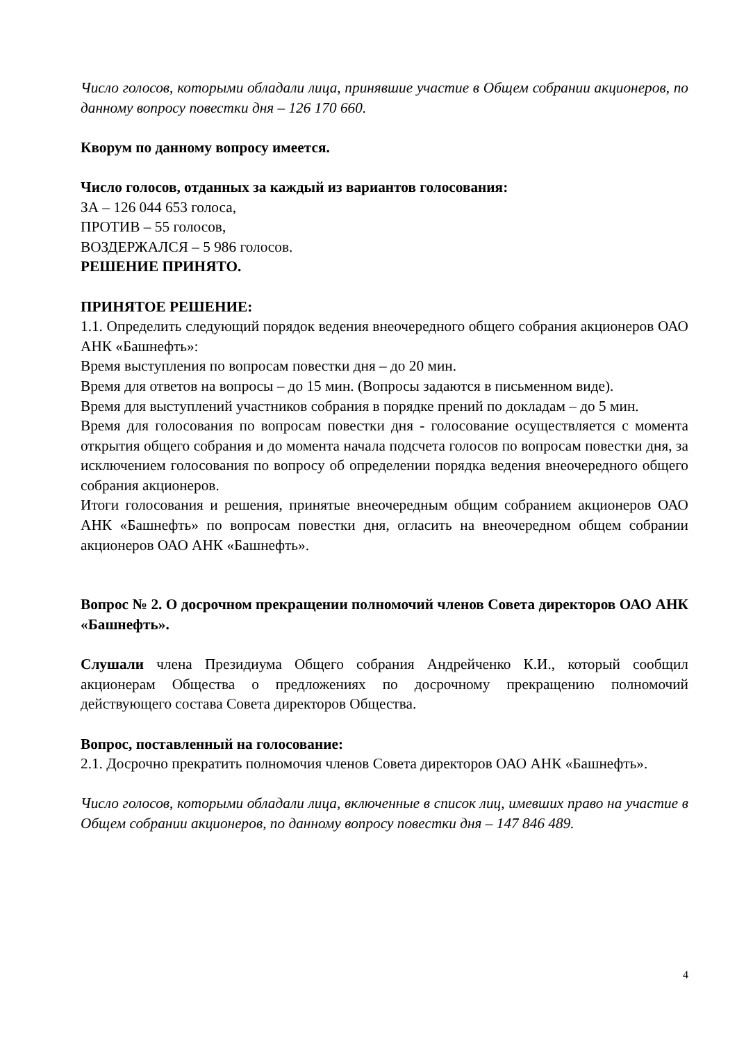Число голосов, которыми обладали лица, принявшие участие в Общем собрании акционеров, по данному вопросу повестки дня – 126 170 660.
Кворум по данному вопросу имеется.
Число голосов, отданных за каждый из вариантов голосования:
ЗА – 126 044 653 голоса,
ПРОТИВ – 55 голосов,
ВОЗДЕРЖАЛСЯ – 5 986 голосов.
РЕШЕНИЕ ПРИНЯТО.
ПРИНЯТОЕ РЕШЕНИЕ:
1.1. Определить следующий порядок ведения внеочередного общего собрания акционеров ОАО АНК «Башнефть»:
Время выступления по вопросам повестки дня – до 20 мин.
Время для ответов на вопросы – до 15 мин. (Вопросы задаются в письменном виде).
Время для выступлений участников собрания в порядке прений по докладам – до 5 мин.
Время для голосования по вопросам повестки дня - голосование осуществляется с момента открытия общего собрания и до момента начала подсчета голосов по вопросам повестки дня, за исключением голосования по вопросу об определении порядка ведения внеочередного общего собрания акционеров.
Итоги голосования и решения, принятые внеочередным общим собранием акционеров ОАО АНК «Башнефть» по вопросам повестки дня, огласить на внеочередном общем собрании акционеров ОАО АНК «Башнефть».
Вопрос № 2. О досрочном прекращении полномочий членов Совета директоров ОАО АНК «Башнефть».
Слушали члена Президиума Общего собрания Андрейченко К.И., который сообщил акционерам Общества о предложениях по досрочному прекращению полномочий действующего состава Совета директоров Общества.
Вопрос, поставленный на голосование:
2.1. Досрочно прекратить полномочия членов Совета директоров ОАО АНК «Башнефть».
Число голосов, которыми обладали лица, включенные в список лиц, имевших право на участие в Общем собрании акционеров, по данному вопросу повестки дня – 147 846 489.
4